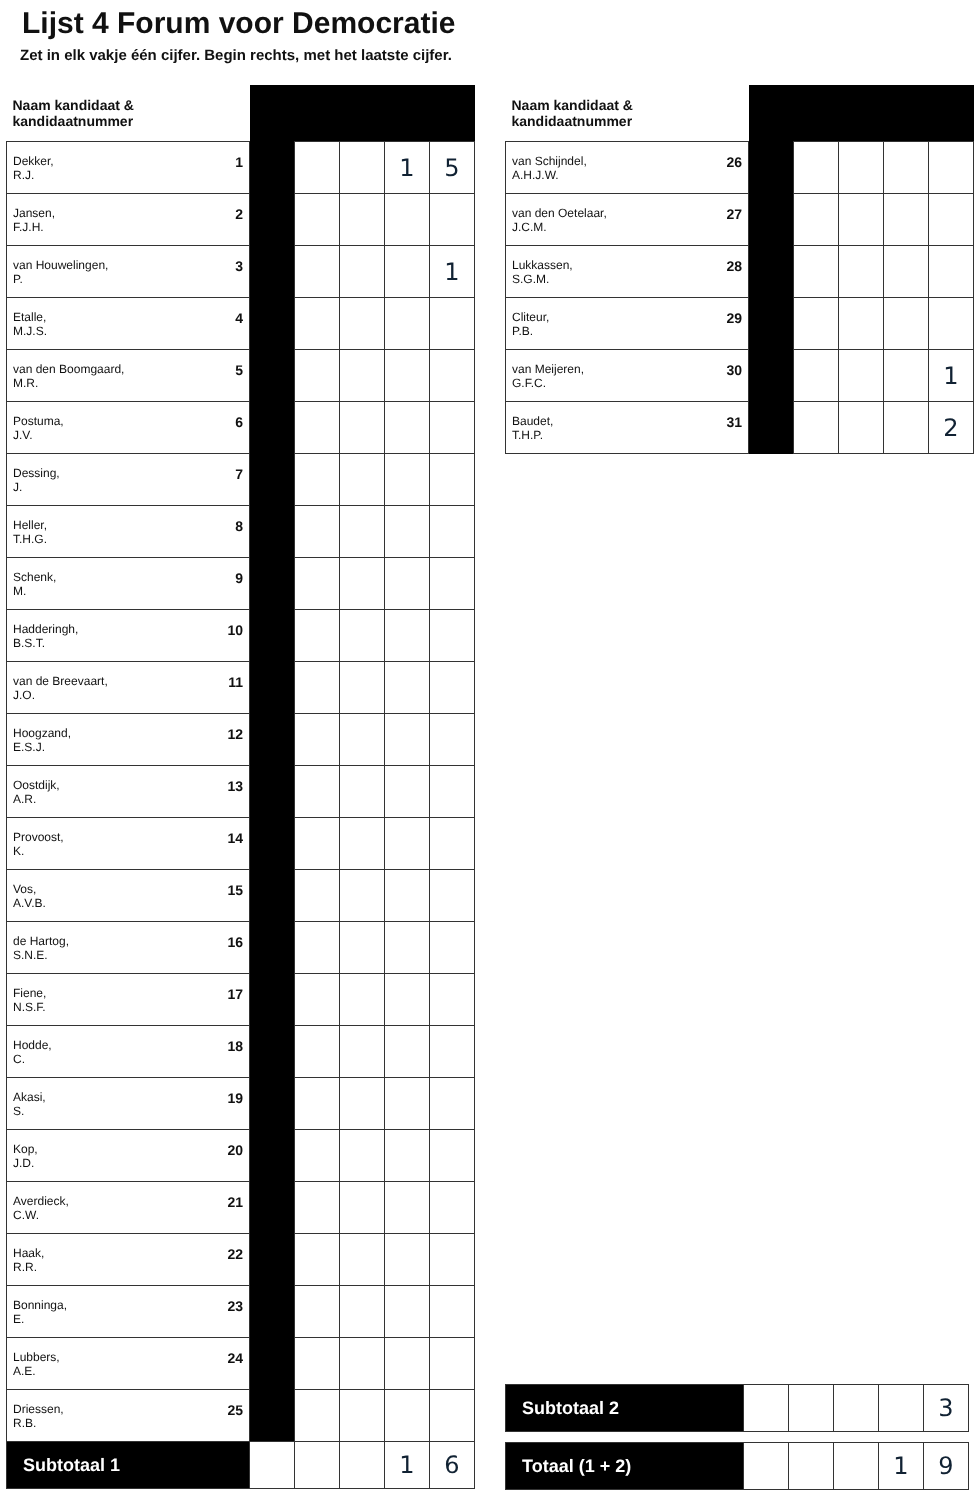Lijst 4 Forum voor Democratie
Zet in elk vakje één cijfer. Begin rechts, met het laatste cijfer.
| Naam kandidaat & kandidaatnummer | | | | | |
| --- | --- | --- | --- | --- | --- |
| 1 Dekker, R.J. | | | | 1 | 5 |
| 2 Jansen, F.J.H. | | | | | |
| 3 van Houwelingen, P. | | | | | 1 |
| 4 Etalle, M.J.S. | | | | | |
| 5 van den Boomgaard, M.R. | | | | | |
| 6 Postuma, J.V. | | | | | |
| 7 Dessing, J. | | | | | |
| 8 Heller, T.H.G. | | | | | |
| 9 Schenk, M. | | | | | |
| 10 Hadderingh, B.S.T. | | | | | |
| 11 van de Breevaart, J.O. | | | | | |
| 12 Hoogzand, E.S.J. | | | | | |
| 13 Oostdijk, A.R. | | | | | |
| 14 Provoost, K. | | | | | |
| 15 Vos, A.V.B. | | | | | |
| 16 de Hartog, S.N.E. | | | | | |
| 17 Fiene, N.S.F. | | | | | |
| 18 Hodde, C. | | | | | |
| 19 Akasi, S. | | | | | |
| 20 Kop, J.D. | | | | | |
| 21 Averdieck, C.W. | | | | | |
| 22 Haak, R.R. | | | | | |
| 23 Bonninga, E. | | | | | |
| 24 Lubbers, A.E. | | | | | |
| 25 Driessen, R.B. | | | | | |
| Subtotaal 1 | | | | 1 | 6 |
| Naam kandidaat & kandidaatnummer | | | | | |
| --- | --- | --- | --- | --- | --- |
| 26 van Schijndel, A.H.J.W. | | | | | |
| 27 van den Oetelaar, J.C.M. | | | | | |
| 28 Lukkassen, S.G.M. | | | | | |
| 29 Cliteur, P.B. | | | | | |
| 30 van Meijeren, G.F.C. | | | | | 1 |
| 31 Baudet, T.H.P. | | | | | 2 |
| Subtotaal 2 | | | | | 3 |
| Totaal (1 + 2) | | | | 1 | 9 |